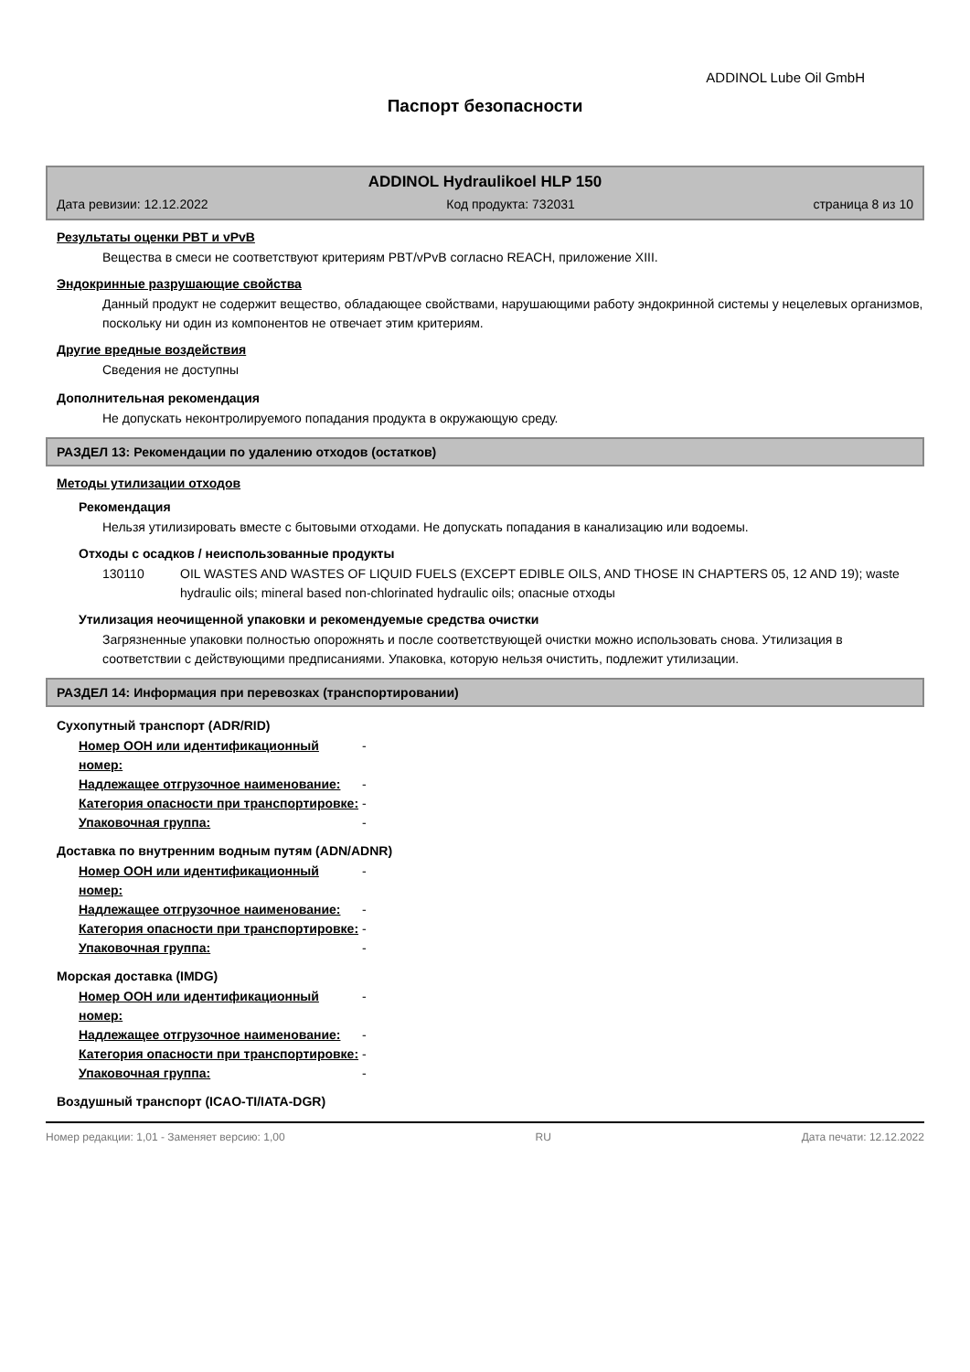ADDINOL Lube Oil GmbH
Паспорт безопасности
ADDINOL Hydraulikoel HLP 150
Дата ревизии: 12.12.2022 Код продукта: 732031 страница 8 из 10
Результаты оценки PBT и vPvB
Вещества в смеси не соответствуют критериям PBT/vPvB согласно REACH, приложение XIII.
Эндокринные разрушающие свойства
Данный продукт не содержит вещество, обладающее свойствами, нарушающими работу эндокринной системы у нецелевых организмов, поскольку ни один из компонентов не отвечает этим критериям.
Другие вредные воздействия
Сведения не доступны
Дополнительная рекомендация
Не допускать неконтролируемого попадания продукта в окружающую среду.
РАЗДЕЛ 13: Рекомендации по удалению отходов (остатков)
Методы утилизации отходов
Рекомендация
Нельзя утилизировать вместе с бытовыми отходами. Не допускать попадания в канализацию или водоемы.
Отходы с осадков / неиспользованные продукты
130110 OIL WASTES AND WASTES OF LIQUID FUELS (EXCEPT EDIBLE OILS, AND THOSE IN CHAPTERS 05, 12 AND 19); waste hydraulic oils; mineral based non-chlorinated hydraulic oils; опасные отходы
Утилизация неочищенной упаковки и рекомендуемые средства очистки
Загрязненные упаковки полностью опорожнять и после соответствующей очистки можно использовать снова. Утилизация в соответствии с действующими предписаниями. Упаковка, которую нельзя очистить, подлежит утилизации.
РАЗДЕЛ 14: Информация при перевозках (транспортировании)
Сухопутный транспорт (ADR/RID)
Номер ООН или идентификационный номер: -
Надлежащее отгрузочное наименование: -
Категория опасности при транспортировке: -
Упаковочная группа: -
Доставка по внутренним водным путям (ADN/ADNR)
Номер ООН или идентификационный номер: -
Надлежащее отгрузочное наименование: -
Категория опасности при транспортировке: -
Упаковочная группа: -
Морская доставка (IMDG)
Номер ООН или идентификационный номер: -
Надлежащее отгрузочное наименование: -
Категория опасности при транспортировке: -
Упаковочная группа: -
Воздушный транспорт (ICAO-TI/IATA-DGR)
Номер редакции: 1,01 - Заменяет версию: 1,00 RU Дата печати: 12.12.2022